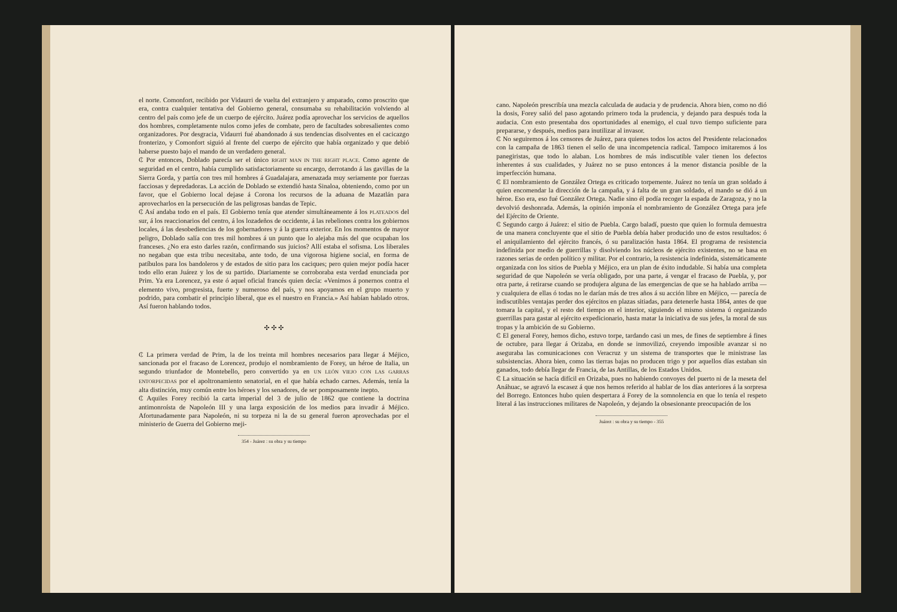el norte. Comonfort, recibido por Vidaurri de vuelta del extranjero y amparado, como proscrito que era, contra cualquier tentativa del Gobierno general, consumaba su rehabilitación volviendo al centro del país como jefe de un cuerpo de ejército. Juárez podía aprovechar los servicios de aquellos dos hombres, completamente nulos como jefes de combate, pero de facultades sobresalientes como organizadores. Por desgracia, Vidaurri fué abandonado á sus tendencias disolventes en el cacicazgo fronterizo, y Comonfort siguió al frente del cuerpo de ejército que había organizado y que debió haberse puesto bajo el mando de un verdadero general.
₵ Por entonces, Doblado parecía ser el único RIGHT MAN IN THE RIGHT PLACE. Como agente de seguridad en el centro, había cumplido satisfactoriamente su encargo, derrotando á las gavillas de la Sierra Gorda, y partía con tres mil hombres á Guadalajara, amenazada muy seriamente por fuerzas facciosas y depredadoras. La acción de Doblado se extendió hasta Sinaloa, obteniendo, como por un favor, que el Gobierno local dejase á Corona los recursos de la aduana de Mazatlán para aprovecharlos en la persecución de las peligrosas bandas de Tepic.
₵ Así andaba todo en el país. El Gobierno tenía que atender simultáneamente á los PLATEADOS del sur, á los reaccionarios del centro, á los lozadeños de occidente, á las rebeliones contra los gobiernos locales, á las desobediencias de los gobernadores y á la guerra exterior. En los momentos de mayor peligro, Doblado salía con tres mil hombres á un punto que lo alejaba más del que ocupaban los franceses. ¿No era esto darles razón, confirmando sus juicios? Allí estaba el sofisma. Los liberales no negaban que esta tribu necesitaba, ante todo, de una vigorosa higiene social, en forma de patíbulos para los bandoleros y de estados de sitio para los caciques; pero quien mejor podía hacer todo ello eran Juárez y los de su partido. Diariamente se corroboraba esta verdad enunciada por Prim. Ya era Lorencez, ya este ó aquel oficial francés quien decía: «Venimos á ponernos contra el elemento vivo, progresista, fuerte y numeroso del país, y nos apoyamos en el grupo muerto y podrido, para combatir el principio liberal, que es el nuestro en Francia.» Así habían hablado otros. Así fueron hablando todos.
✣ ✣ ✣
₵ La primera verdad de Prim, la de los treinta mil hombres necesarios para llegar á Méjico, sancionada por el fracaso de Lorencez, produjo el nombramiento de Forey, un héroe de Italia, un segundo triunfador de Montebello, pero convertido ya en UN LEÓN VIEJO CON LAS GARRAS ENTORPECIDAS por el apoltronamiento senatorial, en el que había echado carnes. Además, tenía la alta distinción, muy común entre los héroes y los senadores, de ser pomposamente inepto.
₵ Aquiles Forey recibió la carta imperial del 3 de julio de 1862 que contiene la doctrina antimonroísta de Napoleón III y una larga exposición de los medios para invadir á Méjico. Afortunadamente para Napoleón, ni su torpeza ni la de su general fueron aprovechadas por el ministerio de Guerra del Gobierno meji-
354 - Juárez : su obra y su tiempo
cano. Napoleón prescribía una mezcla calculada de audacia y de prudencia. Ahora bien, como no dió la dosis, Forey salió del paso agotando primero toda la prudencia, y dejando para después toda la audacia. Con esto presentaba dos oportunidades al enemigo, el cual tuvo tiempo suficiente para prepararse, y después, medios para inutilizar al invasor.
₵ No seguiremos á los censores de Juárez, para quienes todos los actos del Presidente relacionados con la campaña de 1863 tienen el sello de una incompetencia radical. Tampoco imitaremos á los panegiristas, que todo lo alaban. Los hombres de más indiscutible valer tienen los defectos inherentes á sus cualidades, y Juárez no se puso entonces á la menor distancia posible de la imperfección humana.
₵ El nombramiento de González Ortega es criticado torpemente. Juárez no tenía un gran soldado á quien encomendar la dirección de la campaña, y á falta de un gran soldado, el mando se dió á un héroe. Eso era, eso fué González Ortega. Nadie sino él podía recoger la espada de Zaragoza, y no la devolvió deshonrada. Además, la opinión imponía el nombramiento de González Ortega para jefe del Ejército de Oriente.
₵ Segundo cargo á Juárez: el sitio de Puebla. Cargo baladí, puesto que quien lo formula demuestra de una manera concluyente que el sitio de Puebla debía haber producido uno de estos resultados: ó el aniquilamiento del ejército francés, ó su paralización hasta 1864. El programa de resistencia indefinida por medio de guerrillas y disolviendo los núcleos de ejército existentes, no se basa en razones serias de orden político y militar. Por el contrario, la resistencia indefinida, sistemáticamente organizada con los sitios de Puebla y Méjico, era un plan de éxito indudable. Si había una completa seguridad de que Napoleón se vería obligado, por una parte, á vengar el fracaso de Puebla, y, por otra parte, á retirarse cuando se produjera alguna de las emergencias de que se ha hablado arriba — y cualquiera de ellas ó todas no le darían más de tres años á su acción libre en Méjico, — parecía de indiscutibles ventajas perder dos ejércitos en plazas sitiadas, para detenerle hasta 1864, antes de que tomara la capital, y el resto del tiempo en el interior, siguiendo el mismo sistema ú organizando guerrillas para gastar al ejército expedicionario, hasta matar la iniciativa de sus jefes, la moral de sus tropas y la ambición de su Gobierno.
₵ El general Forey, hemos dicho, estuvo torpe, tardando casi un mes, de fines de septiembre á fines de octubre, para llegar á Orizaba, en donde se inmovilizó, creyendo imposible avanzar si no aseguraba las comunicaciones con Veracruz y un sistema de transportes que le ministrase las subsistencias. Ahora bien, como las tierras bajas no producen trigo y por aquellos días estaban sin ganados, todo debía llegar de Francia, de las Antillas, de los Estados Unidos.
₵ La situación se hacía difícil en Orizaba, pues no habiendo convoyes del puerto ni de la meseta del Anáhuac, se agravó la escasez á que nos hemos referido al hablar de los días anteriores á la sorpresa del Borrego. Entonces hubo quien despertara á Forey de la somnolencia en que lo tenía el respeto literal á las instrucciones militares de Napoleón, y dejando la obsesionante preocupación de los
Juárez : su obra y su tiempo - 355